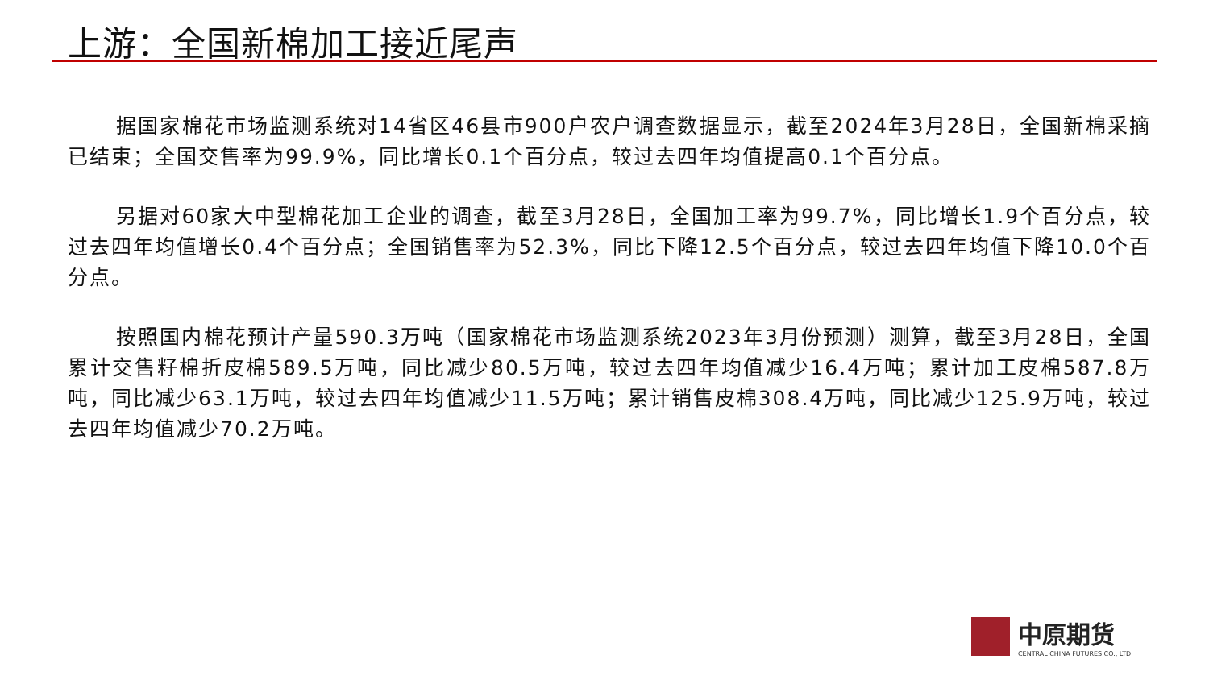上游：全国新棉加工接近尾声
据国家棉花市场监测系统对14省区46县市900户农户调查数据显示，截至2024年3月28日，全国新棉采摘已结束；全国交售率为99.9%，同比增长0.1个百分点，较过去四年均值提高0.1个百分点。
另据对60家大中型棉花加工企业的调查，截至3月28日，全国加工率为99.7%，同比增长1.9个百分点，较过去四年均值增长0.4个百分点；全国销售率为52.3%，同比下降12.5个百分点，较过去四年均值下降10.0个百分点。
按照国内棉花预计产量590.3万吨（国家棉花市场监测系统2023年3月份预测）测算，截至3月28日，全国累计交售籽棉折皮棉589.5万吨，同比减少80.5万吨，较过去四年均值减少16.4万吨；累计加工皮棉587.8万吨，同比减少63.1万吨，较过去四年均值减少11.5万吨；累计销售皮棉308.4万吨，同比减少125.9万吨，较过去四年均值减少70.2万吨。
中原期货
CENTRAL CHINA FUTURES CO., LTD